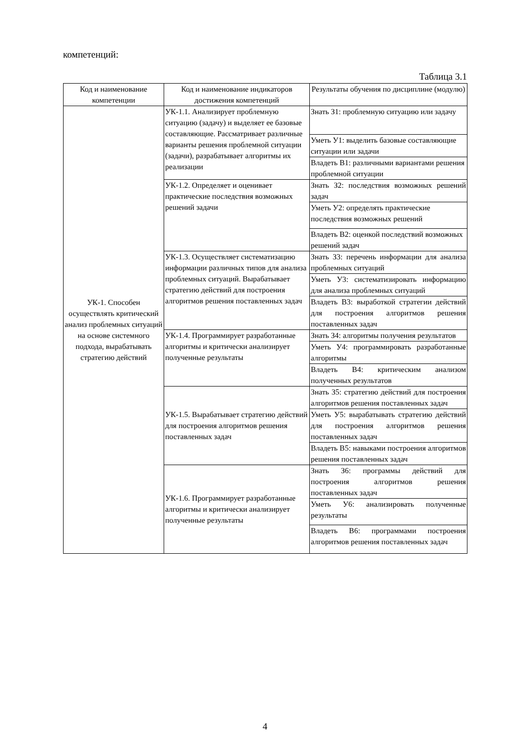компетенций:
Таблица 3.1
| Код и наименование компетенции | Код и наименование индикаторов достижения компетенций | Результаты обучения по дисциплине (модулю) |
| --- | --- | --- |
| УК-1. Способен осуществлять критический анализ проблемных ситуаций на основе системного подхода, вырабатывать стратегию действий | УК-1.1. Анализирует проблемную ситуацию (задачу) и выделяет ее базовые составляющие. Рассматривает различные варианты решения проблемной ситуации (задачи), разрабатывает алгоритмы их реализации | Знать З1: проблемную ситуацию или задачу |
| | | Уметь У1: выделить базовые составляющие ситуации или задачи |
| | | Владеть В1: различными вариантами решения проблемной ситуации |
| | УК-1.2. Определяет и оценивает практические последствия возможных решений задачи | Знать З2: последствия возможных решений задач |
| | | Уметь У2: определять практические последствия возможных решений |
| | | Владеть В2: оценкой последствий возможных решений задач |
| | УК-1.3. Осуществляет систематизацию информации различных типов для анализа проблемных ситуаций. Вырабатывает стратегию действий для построения алгоритмов решения поставленных задач | Знать З3: перечень информации для анализа проблемных ситуаций |
| | | Уметь У3: систематизировать информацию для анализа проблемных ситуаций |
| | | Владеть В3: выработкой стратегии действий для построения алгоритмов решения поставленных задач |
| | УК-1.4. Программирует разработанные алгоритмы и критически анализирует полученные результаты | Знать З4: алгоритмы получения результатов |
| | | Уметь У4: программировать разработанные алгоритмы |
| | | Владеть В4: критическим анализом полученных результатов |
| | УК-1.5. Вырабатывает стратегию действий для построения алгоритмов решения поставленных задач | Знать З5: стратегию действий для построения алгоритмов решения поставленных задач |
| | | Уметь У5: вырабатывать стратегию действий для построения алгоритмов решения поставленных задач |
| | | Владеть В5: навыками построения алгоритмов решения поставленных задач |
| | УК-1.6. Программирует разработанные алгоритмы и критически анализирует полученные результаты | Знать З6: программы действий для построения алгоритмов решения поставленных задач |
| | | Уметь У6: анализировать полученные результаты |
| | | Владеть В6: программами построения алгоритмов решения поставленных задач |
4